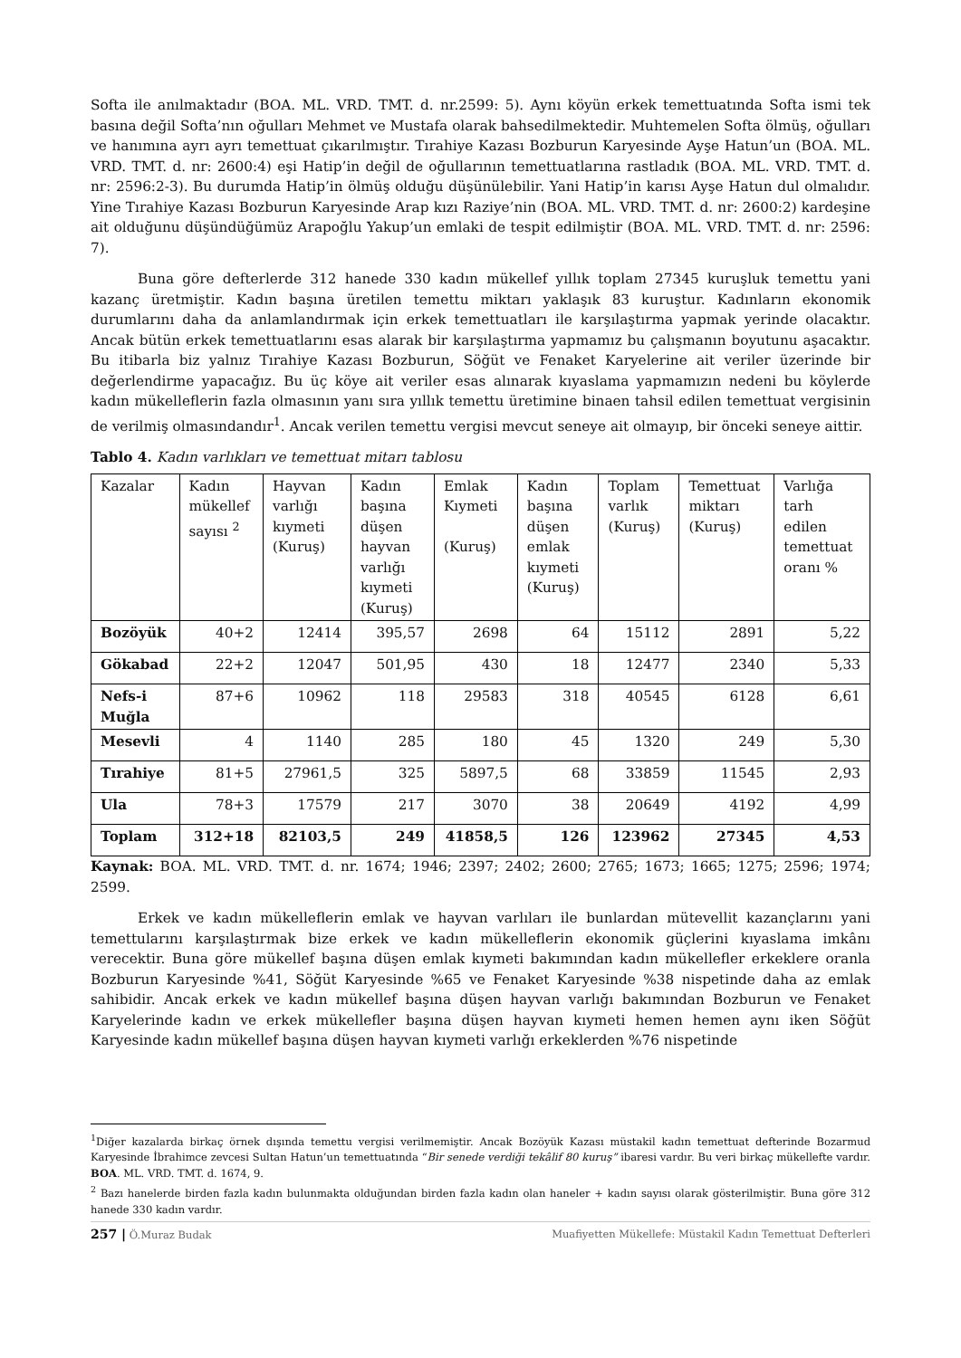Softa ile anılmaktadır (BOA. ML. VRD. TMT. d. nr.2599: 5). Aynı köyün erkek temettuatında Softa ismi tek basına değil Softa’nın oğulları Mehmet ve Mustafa olarak bahsedilmektedir. Muhtemelen Softa ölmüş, oğulları ve hanımına ayrı ayrı temettuat çıkarılmıştır. Tırahiye Kazası Bozburun Karyesinde Ayşe Hatun’un (BOA. ML. VRD. TMT. d. nr: 2600:4) eşi Hatip’in değil de oğullarının temettuatlarına rastladık (BOA. ML. VRD. TMT. d. nr: 2596:2-3). Bu durumda Hatip’in ölmüş olduğu düşünülebilir. Yani Hatip’in karısı Ayşe Hatun dul olmalıdır. Yine Tırahiye Kazası Bozburun Karyesinde Arap kızı Raziye’nin (BOA. ML. VRD. TMT. d. nr: 2600:2) kardeşine ait olduğunu düşündüğümüz Arapoğlu Yakup’un emlaki de tespit edilmiştir (BOA. ML. VRD. TMT. d. nr: 2596: 7).
Buna göre defterlerde 312 hanede 330 kadın mükellef yıllık toplam 27345 kuruşluk temettu yani kazanç üretmiştir. Kadın başına üretilen temettu miktarı yaklaşık 83 kuruştur. Kadınların ekonomik durumlarını daha da anlamlandırmak için erkek temettuatları ile karşılaştırma yapmak yerinde olacaktır. Ancak bütün erkek temettuatlarını esas alarak bir karşılaştırma yapmamız bu çalışmanın boyutunu aşacaktır. Bu itibarla biz yalnız Tırahiye Kazası Bozburun, Söğüt ve Fenaket Karyelerine ait veriler üzerinde bir değerlendirme yapacağız. Bu üç köye ait veriler esas alınarak kıyaslama yapmamızın nedeni bu köylerde kadın mükelleflerin fazla olmasının yanı sıra yıllık temettu üretimine binaen tahsil edilen temettuat vergisinin de verilmiş olmasındandır<sup>1</sup>. Ancak verilen temettu vergisi mevcut seneye ait olmayıp, bir önceki seneye aittir.
Tablo 4. Kadın varlıkları ve temettuat mitarı tablosu
| Kazalar | Kadın mükellef sayısı <sup>2</sup> | Hayvan varlığı kıymeti (Kuruş) | Kadın başına düşen hayvan varlığı kıymeti (Kuruş) | Emlak Kıymeti (Kuruş) | Kadın başına düşen emlak kıymeti (Kuruş) | Toplam varlık (Kuruş) | Temettuat miktarı (Kuruş) | Varlığa tarh edilen temettuat oranı % |
| Bozöyük | 40+2 | 12414 | 395,57 | 2698 | 64 | 15112 | 2891 | 5,22 |
| Gökabad | 22+2 | 12047 | 501,95 | 430 | 18 | 12477 | 2340 | 5,33 |
| Nefs-i Muğla | 87+6 | 10962 | 118 | 29583 | 318 | 40545 | 6128 | 6,61 |
| Mesevli | 4 | 1140 | 285 | 180 | 45 | 1320 | 249 | 5,30 |
| Tırahiye | 81+5 | 27961,5 | 325 | 5897,5 | 68 | 33859 | 11545 | 2,93 |
| Ula | 78+3 | 17579 | 217 | 3070 | 38 | 20649 | 4192 | 4,99 |
| Toplam | 312+18 | 82103,5 | 249 | 41858,5 | 126 | 123962 | 27345 | 4,53 |
Kaynak: BOA. ML. VRD. TMT. d. nr. 1674; 1946; 2397; 2402; 2600; 2765; 1673; 1665; 1275; 2596; 1974; 2599.
Erkek ve kadın mükelleflerin emlak ve hayvan varlıları ile bunlardan mütevellit kazançlarını yani temettularını karşılaştırmak bize erkek ve kadın mükelleflerin ekonomik güçlerini kıyaslama imkânı verecektir. Buna göre mükellef başına düşen emlak kıymeti bakımından kadın mükellefler erkeklere oranla Bozburun Karyesinde %41, Söğüt Karyesinde %65 ve Fenaket Karyesinde %38 nispetinde daha az emlak sahibidir. Ancak erkek ve kadın mükellef başına düşen hayvan varlığı bakımından Bozburun ve Fenaket Karyelerinde kadın ve erkek mükellefler başına düşen hayvan kıymeti hemen hemen aynı iken Söğüt Karyesinde kadın mükellef başına düşen hayvan kıymeti varlığı erkeklerden %76 nispetinde
<sup>1</sup> Diğer kazalarda birkaç örnek dışında temettu vergisi verilmemiştir. Ancak Bozöyük Kazası müstakil kadın temettuat defterinde Bozarmud Karyesinde İbrahimce zevcesi Sultan Hatun’un temettuatında “Bir senede verdiği tekâlif 80 kuruş” ibaresi vardır. Bu veri birkaç mükellefte vardır. BOA. ML. VRD. TMT. d. 1674, 9.
<sup>2</sup> Bazı hanelerde birden fazla kadın bulunmakta olduğundan birden fazla kadın olan haneler + kadın sayısı olarak gösterilmiştir. Buna göre 312 hanede 330 kadın vardır.
257 | Ö.Muraz Budak Muafiyetten Mükellefe: Müstakil Kadın Temettuat Defterleri